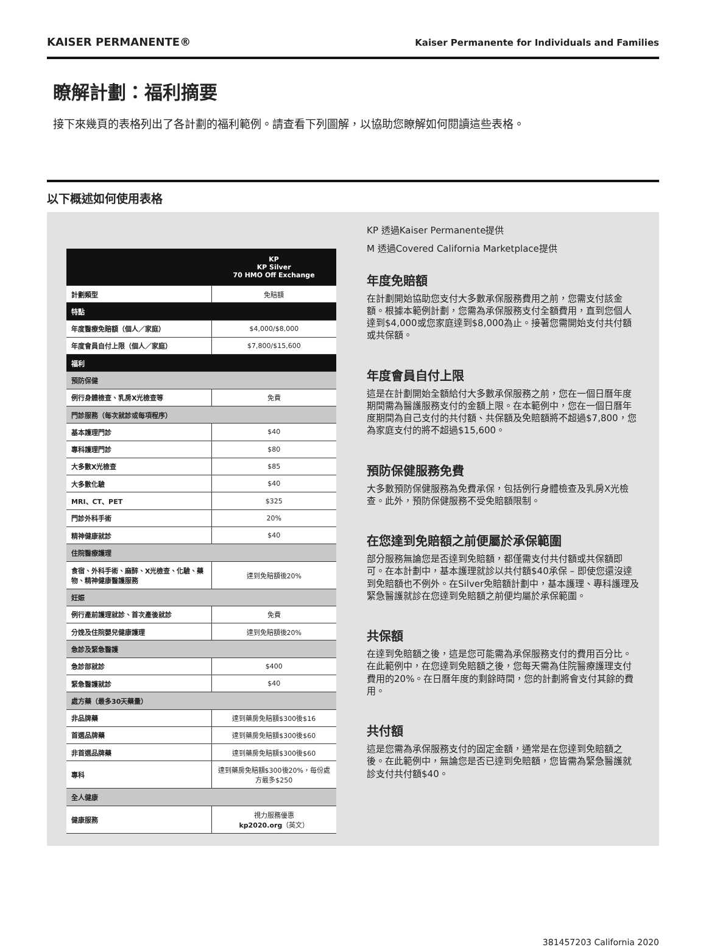KAISER PERMANENTE®
Kaiser Permanente for Individuals and Families
瞭解計劃：福利摘要
接下來幾頁的表格列出了各計劃的福利範例。請查看下列圖解，以協助您瞭解如何閱讀這些表格。
以下概述如何使用表格
| | KP KP Silver 70 HMO Off Exchange |
| --- | --- |
| 計劃類型 | 免賠額 |
| 特點 | |
| 年度醫療免賠額（個人／家庭） | $4,000/$8,000 |
| 年度會員自付上限（個人／家庭） | $7,800/$15,600 |
| 福利 | |
| 預防保健 | |
| 例行身體檢查、乳房X光檢查等 | 免費 |
| 門診服務（每次就診或每項程序） | |
| 基本護理門診 | $40 |
| 專科護理門診 | $80 |
| 大多數X光檢查 | $85 |
| 大多數化驗 | $40 |
| MRI、CT、PET | $325 |
| 門診外科手術 | 20% |
| 精神健康就診 | $40 |
| 住院醫療護理 | |
| 食宿、外科手術、麻醉、X光檢查、化驗、藥物、精神健康醫護服務 | 達到免賠額後20% |
| 妊娠 | |
| 例行產前護理就診、首次產後就診 | 免費 |
| 分娩及住院嬰兒健康護理 | 達到免賠額後20% |
| 急診及緊急醫護 | |
| 急診部就診 | $400 |
| 緊急醫護就診 | $40 |
| 處方藥（最多30天藥量） | |
| 非品牌藥 | 達到藥房免賠額$300後$16 |
| 首選品牌藥 | 達到藥房免賠額$300後$60 |
| 非首選品牌藥 | 達到藥房免賠額$300後$60 |
| 專科 | 達到藥房免賠額$300後20%，每份處方最多$250 |
| 全人健康 | |
| 健康服務 | 視力服務優惠 kp2020.org （英文） |
KP 透過Kaiser Permanente提供
M 透過Covered California Marketplace提供
年度免賠額
在計劃開始協助您支付大多數承保服務費用之前，您需支付該金額。根據本範例計劃，您需為承保服務支付全額費用，直到您個人達到$4,000或您家庭達到$8,000為止。接著您需開始支付共付額或共保額。
年度會員自付上限
這是在計劃開始全額給付大多數承保服務之前，您在一個日曆年度期間需為醫護服務支付的金額上限。在本範例中，您在一個日曆年度期間為自己支付的共付額、共保額及免賠額將不超過$7,800，您為家庭支付的將不超過$15,600。
預防保健服務免費
大多數預防保健服務為免費承保，包括例行身體檢查及乳房X光檢查。此外，預防保健服務不受免賠額限制。
在您達到免賠額之前便屬於承保範圍
部分服務無論您是否達到免賠額，都僅需支付共付額或共保額即可。在本計劃中，基本護理就診以共付額$40承保 – 即使您還沒達到免賠額也不例外。在Silver免賠額計劃中，基本護理、專科護理及緊急醫護就診在您達到免賠額之前便均屬於承保範圍。
共保額
在達到免賠額之後，這是您可能需為承保服務支付的費用百分比。在此範例中，在您達到免賠額之後，您每天需為住院醫療護理支付費用的20%。在日曆年度的剩餘時間，您的計劃將會支付其餘的費用。
共付額
這是您需為承保服務支付的固定金額，通常是在您達到免賠額之後。在此範例中，無論您是否已達到免賠額，您皆需為緊急醫護就診支付共付額$40。
381457203 California 2020